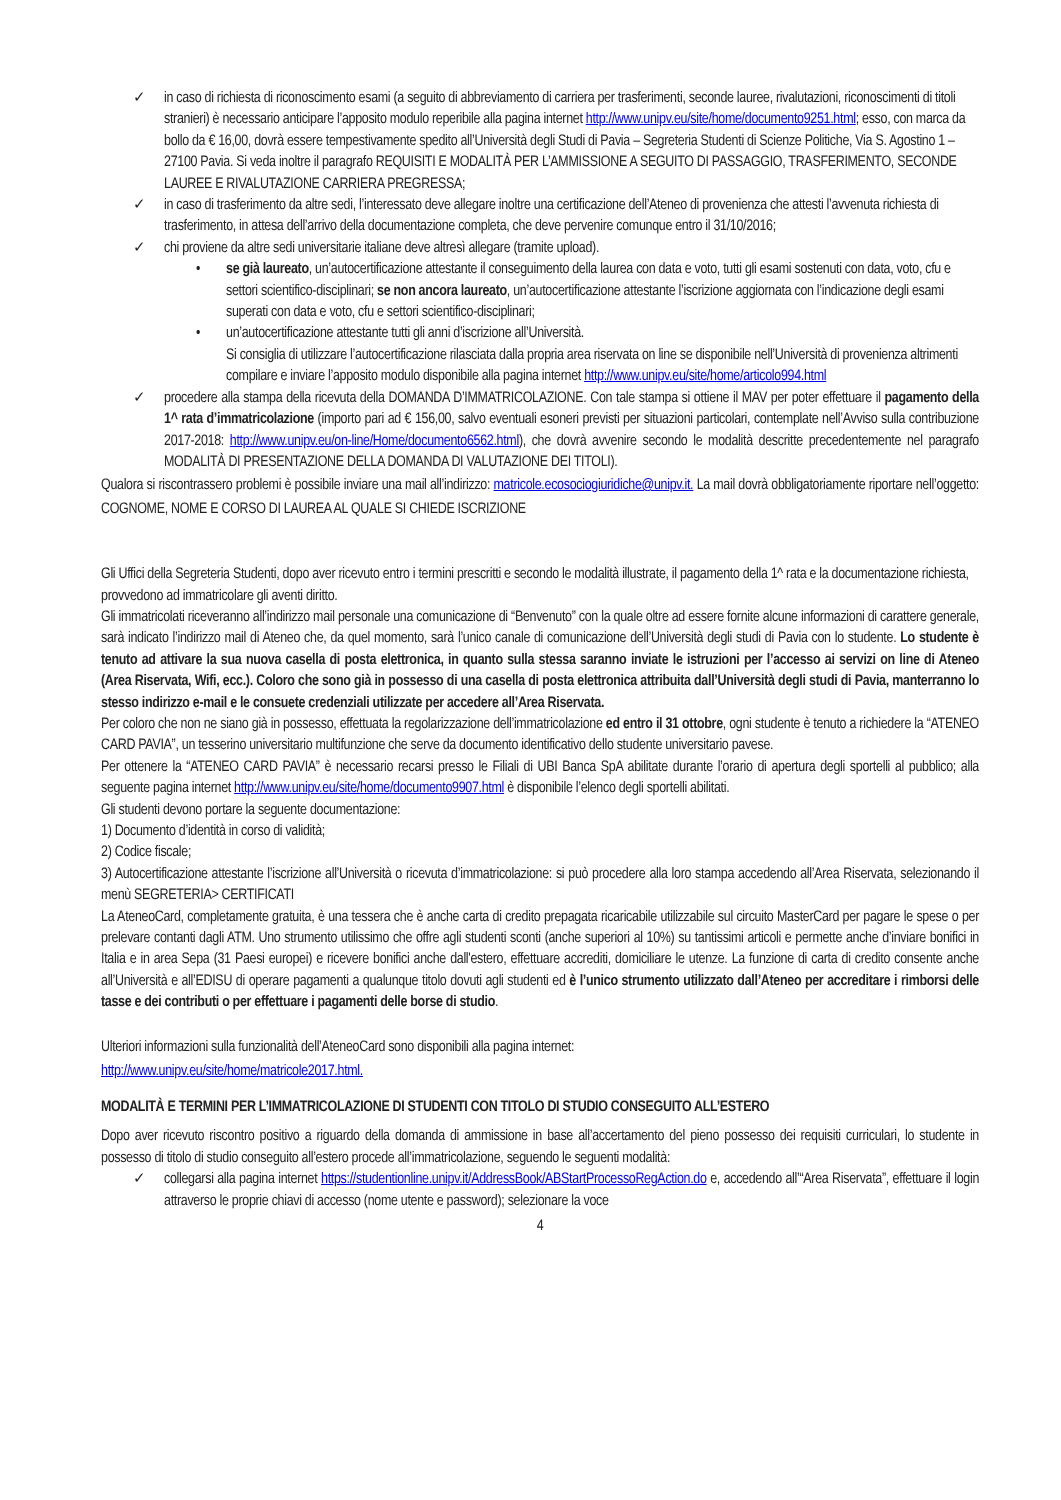✓ in caso di richiesta di riconoscimento esami (a seguito di abbreviamento di carriera per trasferimenti, seconde lauree, rivalutazioni, riconoscimenti di titoli stranieri) è necessario anticipare l’apposito modulo reperibile alla pagina internet http://www.unipv.eu/site/home/documento9251.html; esso, con marca da bollo da € 16,00, dovrà essere tempestivamente spedito all’Università degli Studi di Pavia – Segreteria Studenti di Scienze Politiche, Via S. Agostino 1 – 27100 Pavia. Si veda inoltre il paragrafo REQUISITI E MODALITÀ PER L’AMMISSIONE A SEGUITO DI PASSAGGIO, TRASFERIMENTO, SECONDE LAUREE E RIVALUTAZIONE CARRIERA PREGRESSA;
✓ in caso di trasferimento da altre sedi, l’interessato deve allegare inoltre una certificazione dell’Ateneo di provenienza che attesti l’avvenuta richiesta di trasferimento, in attesa dell’arrivo della documentazione completa, che deve pervenire comunque entro il 31/10/2016;
✓ chi proviene da altre sedi universitarie italiane deve altresì allegare (tramite upload).
• se già laureato, un’autocertificazione attestante il conseguimento della laurea con data e voto, tutti gli esami sostenuti con data, voto, cfu e settori scientifico-disciplinari; se non ancora laureato, un’autocertificazione attestante l’iscrizione aggiornata con l’indicazione degli esami superati con data e voto, cfu e settori scientifico-disciplinari;
• un’autocertificazione attestante tutti gli anni d’iscrizione all’Università.
Si consiglia di utilizzare l’autocertificazione rilasciata dalla propria area riservata on line se disponibile nell’Università di provenienza altrimenti compilare e inviare l’apposito modulo disponibile alla pagina internet http://www.unipv.eu/site/home/articolo994.html
✓ procedere alla stampa della ricevuta della DOMANDA D’IMMATRICOLAZIONE. Con tale stampa si ottiene il MAV per poter effettuare il pagamento della 1^ rata d’immatricolazione (importo pari ad € 156,00, salvo eventuali esoneri previsti per situazioni particolari, contemplate nell’Avviso sulla contribuzione 2017-2018: http://www.unipv.eu/on-line/Home/documento6562.html), che dovrà avvenire secondo le modalità descritte precedentemente nel paragrafo MODALITÀ DI PRESENTAZIONE DELLA DOMANDA DI VALUTAZIONE DEI TITOLI).
Qualora si riscontrassero problemi è possibile inviare una mail all’indirizzo: matricole.ecosociogiuridiche@unipv.it. La mail dovrà obbligatoriamente riportare nell’oggetto: COGNOME, NOME E CORSO DI LAUREA AL QUALE SI CHIEDE ISCRIZIONE
Gli Uffici della Segreteria Studenti, dopo aver ricevuto entro i termini prescritti e secondo le modalità illustrate, il pagamento della 1^ rata e la documentazione richiesta, provvedono ad immatricolare gli aventi diritto.
Gli immatricolati riceveranno all’indirizzo mail personale una comunicazione di “Benvenuto” con la quale oltre ad essere fornite alcune informazioni di carattere generale, sarà indicato l’indirizzo mail di Ateneo che, da quel momento, sarà l’unico canale di comunicazione dell’Università degli studi di Pavia con lo studente. Lo studente è tenuto ad attivare la sua nuova casella di posta elettronica, in quanto sulla stessa saranno inviate le istruzioni per l’accesso ai servizi on line di Ateneo (Area Riservata, Wifi, ecc.). Coloro che sono già in possesso di una casella di posta elettronica attribuita dall’Università degli studi di Pavia, manterranno lo stesso indirizzo e-mail e le consuete credenziali utilizzate per accedere all’Area Riservata.
Per coloro che non ne siano già in possesso, effettuata la regolarizzazione dell’immatricolazione ed entro il 31 ottobre, ogni studente è tenuto a richiedere la “ATENEO CARD PAVIA”, un tesserino universitario multifunzione che serve da documento identificativo dello studente universitario pavese.
Per ottenere la “ATENEO CARD PAVIA” è necessario recarsi presso le Filiali di UBI Banca SpA abilitate durante l’orario di apertura degli sportelli al pubblico; alla seguente pagina internet http://www.unipv.eu/site/home/documento9907.html è disponibile l’elenco degli sportelli abilitati.
Gli studenti devono portare la seguente documentazione:
1) Documento d’identità in corso di validità;
2) Codice fiscale;
3) Autocertificazione attestante l’iscrizione all’Università o ricevuta d’immatricolazione: si può procedere alla loro stampa accedendo all’Area Riservata, selezionando il menù SEGRETERIA> CERTIFICATI
La AteneoCard, completamente gratuita, è una tessera che è anche carta di credito prepagata ricaricabile utilizzabile sul circuito MasterCard per pagare le spese o per prelevare contanti dagli ATM. Uno strumento utilissimo che offre agli studenti sconti (anche superiori al 10%) su tantissimi articoli e permette anche d’inviare bonifici in Italia e in area Sepa (31 Paesi europei) e ricevere bonifici anche dall'estero, effettuare accrediti, domiciliare le utenze. La funzione di carta di credito consente anche all’Università e all’EDISU di operare pagamenti a qualunque titolo dovuti agli studenti ed è l’unico strumento utilizzato dall’Ateneo per accreditare i rimborsi delle tasse e dei contributi o per effettuare i pagamenti delle borse di studio.
Ulteriori informazioni sulla funzionalità dell’AteneoCard sono disponibili alla pagina internet:
http://www.unipv.eu/site/home/matricole2017.html.
MODALITÀ E TERMINI PER L’IMMATRICOLAZIONE DI STUDENTI CON TITOLO DI STUDIO CONSEGUITO ALL’ESTERO
Dopo aver ricevuto riscontro positivo a riguardo della domanda di ammissione in base all’accertamento del pieno possesso dei requisiti curriculari, lo studente in possesso di titolo di studio conseguito all’estero procede all’immatricolazione, seguendo le seguenti modalità:
✓ collegarsi alla pagina internet https://studentionline.unipv.it/AddressBook/ABStartProcessoRegAction.do e, accedendo all’“Area Riservata”, effettuare il login attraverso le proprie chiavi di accesso (nome utente e password); selezionare la voce
4